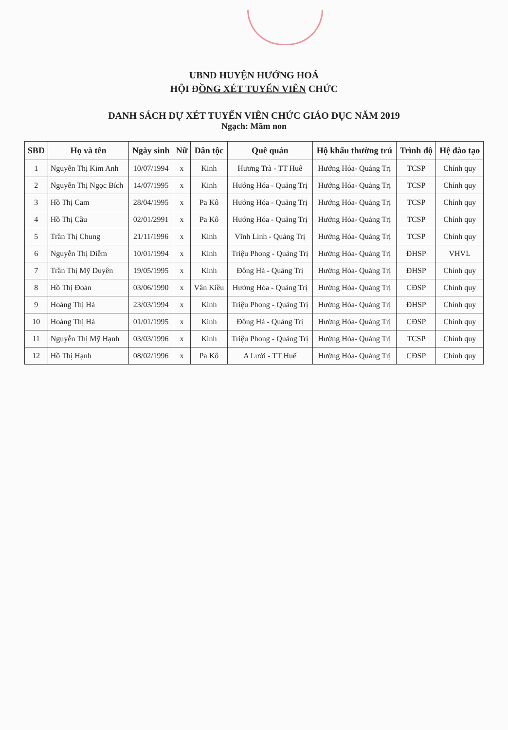UBND HUYỆN HƯỚNG HOÁ
HỘI ĐỒNG XÉT TUYỂN VIÊN CHỨC
DANH SÁCH DỰ XÉT TUYỂN VIÊN CHỨC GIÁO DỤC NĂM 2019
Ngạch: Mầm non
| SBD | Họ và tên | Ngày sinh | Nữ | Dân tộc | Quê quán | Hộ khẩu thường trú | Trình độ | Hệ đào tạo |
| --- | --- | --- | --- | --- | --- | --- | --- | --- |
| 1 | Nguyễn Thị Kim Anh | 10/07/1994 | x | Kinh | Hương Trà - TT Huế | Hướng Hóa- Quảng Trị | TCSP | Chính quy |
| 2 | Nguyễn Thị Ngọc Bích | 14/07/1995 | x | Kinh | Hướng Hóa - Quảng Trị | Hướng Hóa- Quảng Trị | TCSP | Chính quy |
| 3 | Hồ Thị Cam | 28/04/1995 | x | Pa Kô | Hướng Hóa - Quảng Trị | Hướng Hóa- Quảng Trị | TCSP | Chính quy |
| 4 | Hồ Thị Cầu | 02/01/2991 | x | Pa Kô | Hướng Hóa - Quảng Trị | Hướng Hóa- Quảng Trị | TCSP | Chính quy |
| 5 | Trần Thị Chung | 21/11/1996 | x | Kinh | Vĩnh Linh - Quảng Trị | Hướng Hóa- Quảng Trị | TCSP | Chính quy |
| 6 | Nguyễn Thị Diễm | 10/01/1994 | x | Kinh | Triệu Phong - Quảng Trị | Hướng Hóa- Quảng Trị | ĐHSP | VHVL |
| 7 | Trần Thị Mỹ Duyên | 19/05/1995 | x | Kinh | Đông Hà - Quảng Trị | Hướng Hóa- Quảng Trị | ĐHSP | Chính quy |
| 8 | Hồ Thị Đoàn | 03/06/1990 | x | Vân Kiều | Hướng Hóa - Quảng Trị | Hướng Hóa- Quảng Trị | CĐSP | Chính quy |
| 9 | Hoàng Thị Hà | 23/03/1994 | x | Kinh | Triệu Phong - Quảng Trị | Hướng Hóa- Quảng Trị | ĐHSP | Chính quy |
| 10 | Hoàng Thị Hà | 01/01/1995 | x | Kinh | Đông Hà - Quảng Trị | Hướng Hóa- Quảng Trị | CĐSP | Chính quy |
| 11 | Nguyễn Thị Mỹ Hạnh | 03/03/1996 | x | Kinh | Triệu Phong - Quảng Trị | Hướng Hóa- Quảng Trị | TCSP | Chính quy |
| 12 | Hồ Thị Hạnh | 08/02/1996 | x | Pa Kô | A Lưới - TT Huế | Hướng Hóa- Quảng Trị | CĐSP | Chính quy |